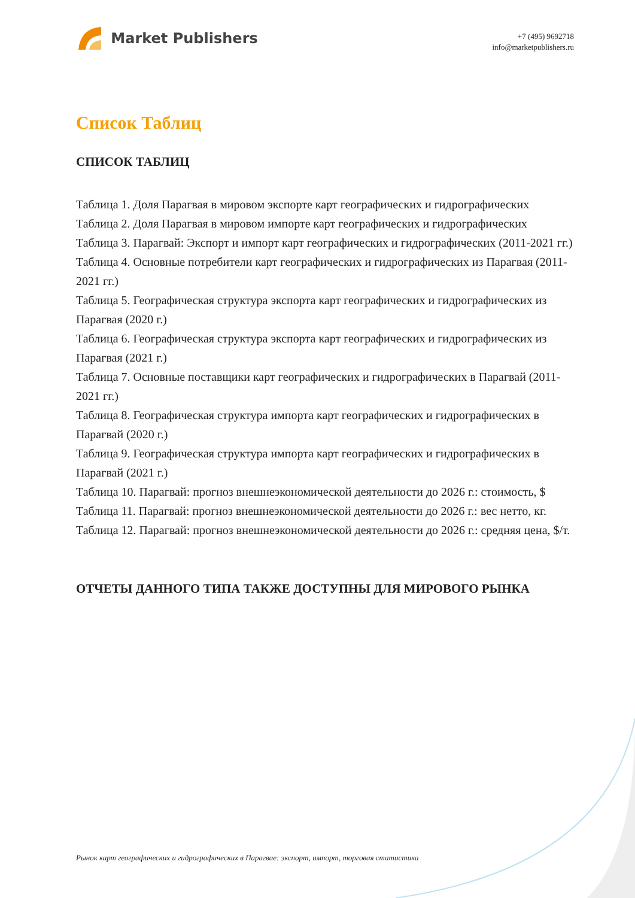Market Publishers
+7 (495) 9692718
info@marketpublishers.ru
Список Таблиц
СПИСОК ТАБЛИЦ
Таблица 1. Доля Парагвая в мировом экспорте карт географических и гидрографических
Таблица 2. Доля Парагвая в мировом импорте карт географических и гидрографических
Таблица 3. Парагвай: Экспорт и импорт карт географических и гидрографических (2011-2021 гг.)
Таблица 4. Основные потребители карт географических и гидрографических из Парагвая (2011-2021 гг.)
Таблица 5. Географическая структура экспорта карт географических и гидрографических из Парагвая (2020 г.)
Таблица 6. Географическая структура экспорта карт географических и гидрографических из Парагвая (2021 г.)
Таблица 7. Основные поставщики карт географических и гидрографических в Парагвай (2011-2021 гг.)
Таблица 8. Географическая структура импорта карт географических и гидрографических в Парагвай (2020 г.)
Таблица 9. Географическая структура импорта карт географических и гидрографических в Парагвай (2021 г.)
Таблица 10. Парагвай: прогноз внешнеэкономической деятельности до 2026 г.: стоимость, $
Таблица 11. Парагвай: прогноз внешнеэкономической деятельности до 2026 г.: вес нетто, кг.
Таблица 12. Парагвай: прогноз внешнеэкономической деятельности до 2026 г.: средняя цена, $/т.
ОТЧЕТЫ ДАННОГО ТИПА ТАКЖЕ ДОСТУПНЫ ДЛЯ МИРОВОГО РЫНКА
Рынок карт географических и гидрографических в Парагвае: экспорт, импорт, торговая статистика